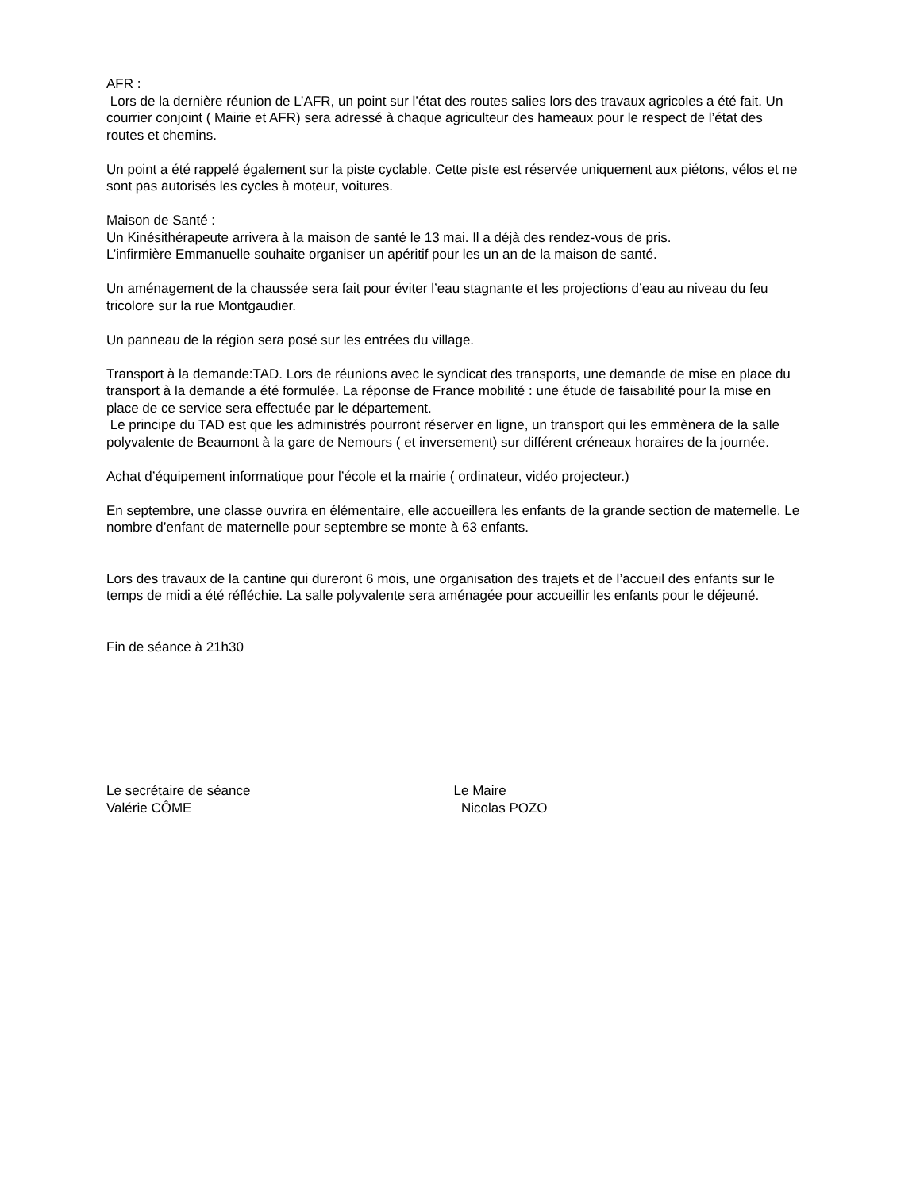AFR :
Lors de la dernière réunion de L’AFR, un point sur l’état des routes salies lors des travaux agricoles a été fait. Un courrier conjoint ( Mairie et AFR) sera adressé à chaque agriculteur des hameaux pour le respect de l’état des routes et chemins.
Un point a été rappelé également sur la piste cyclable. Cette piste est réservée uniquement aux piétons, vélos et ne sont pas autorisés les cycles à moteur, voitures.
Maison de Santé :
Un Kinésithérapeute arrivera à la maison de santé le 13 mai. Il a déjà des rendez-vous de pris.
L’infirmière Emmanuelle souhaite organiser un apéritif pour les un an de la maison de santé.
Un aménagement de la chaussée sera fait pour éviter l’eau stagnante et les projections d’eau au niveau du feu tricolore sur la rue Montgaudier.
Un panneau de la région sera posé sur les entrées du village.
Transport à la demande:TAD. Lors de réunions avec le syndicat des transports, une demande de mise en place du transport à la demande a été formulée. La réponse de France mobilité : une étude de faisabilité pour la mise en place de ce service sera effectuée par le département.
Le principe du TAD est que les administrés pourront réserver en ligne, un transport qui les emmènera de la salle polyvalente de Beaumont à la gare de Nemours ( et inversement) sur différent créneaux horaires de la journée.
Achat d’équipement informatique pour l’école et la mairie ( ordinateur, vidéo projecteur.)
En septembre, une classe ouvrira en élémentaire, elle accueillera les enfants de la grande section de maternelle. Le nombre d’enfant de maternelle pour septembre se monte à 63 enfants.
Lors des travaux de la cantine qui dureront 6 mois, une organisation des trajets et de l’accueil des enfants sur le temps de midi a été réfléchie. La salle polyvalente sera aménagée pour accueillir les enfants pour le déjeuné.
Fin de séance à 21h30
Le secrétaire de séance
Valérie CÔME
Le Maire
Nicolas POZO